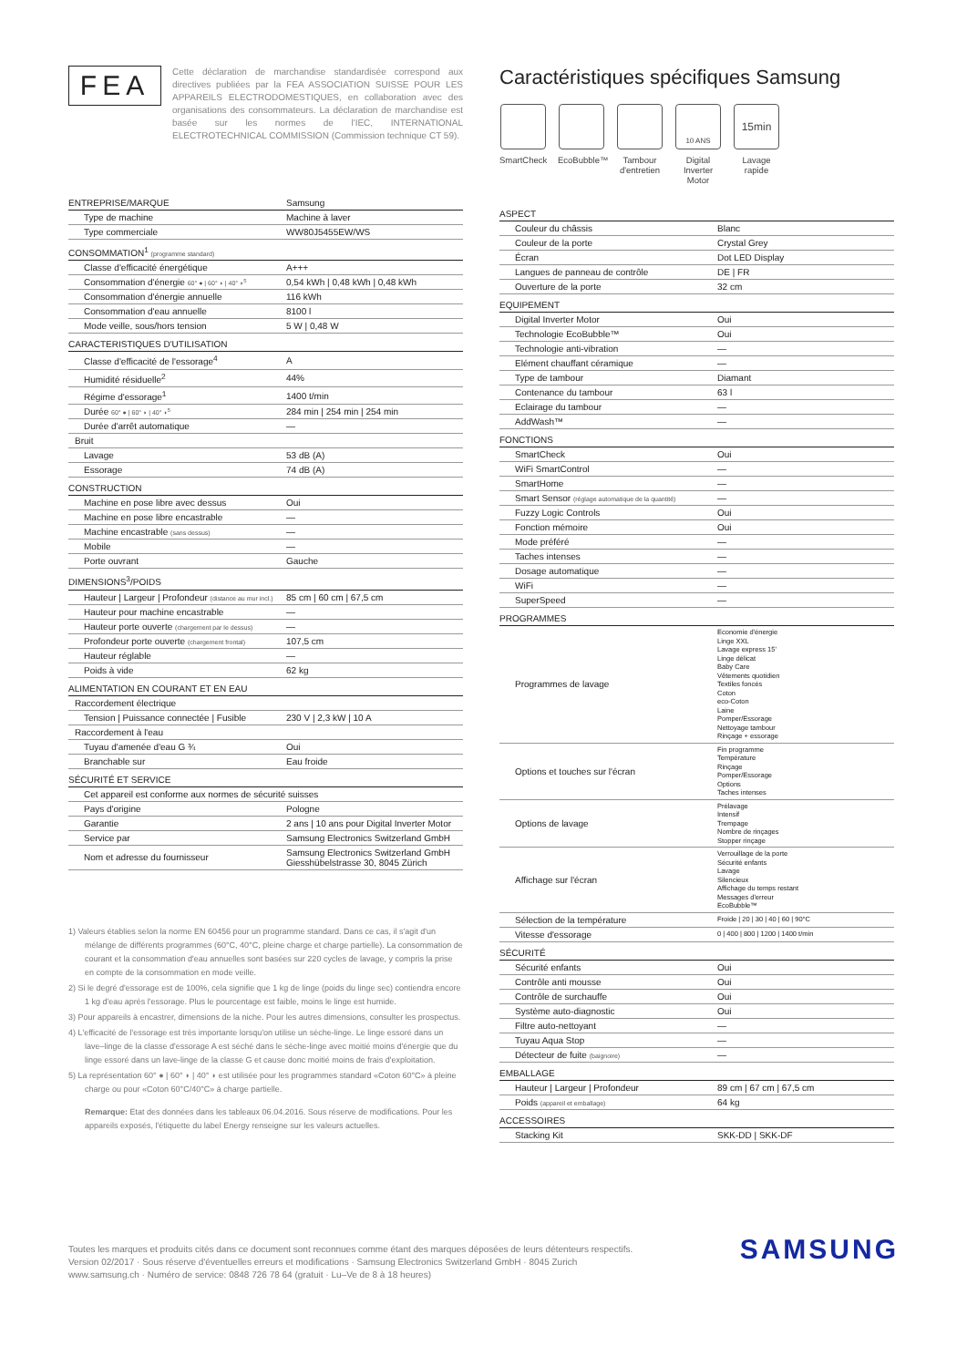FEA
Cette déclaration de marchandise standardisée correspond aux directives publiées par la FEA ASSOCIATION SUISSE POUR LES APPAREILS ELECTRODOMESTIQUES, en collaboration avec des organisations des consommateurs. La déclaration de marchandise est basée sur les normes de l'IEC, INTERNATIONAL ELECTROTECHNICAL COMMISSION (Commission technique CT 59).
| ENTREPRISE/MARQUE | Samsung |
| Type de machine | Machine à laver |
| Type commerciale | WW80J5455EW/WS |
| CONSOMMATION<sup>1</sup> (programme standard) | |
| Classe d'efficacité énergétique | A+++ |
| Consommation d'énergie 60° ● / 60° ◗ / 40° ◗<sup>5</sup> | 0,54 kWh / 0,48 kWh / 0,48 kWh |
| Consommation d'énergie annuelle | 116 kWh |
| Consommation d'eau annuelle | 8100 l |
| Mode veille, sous/hors tension | 5 W / 0,48 W |
| CARACTERISTIQUES D'UTILISATION | |
| Classe d'efficacité de l'essorage<sup>4</sup> | A |
| Humidité résiduelle<sup>2</sup> | 44% |
| Régime d'essorage<sup>1</sup> | 1400 t/min |
| Durée 60° ● / 60° ◗ / 40° ◗<sup>5</sup> | 284 min / 254 min / 254 min |
| Durée d'arrêt automatique | — |
| Bruit | |
| Lavage | 53 dB (A) |
| Essorage | 74 dB (A) |
| CONSTRUCTION | |
| Machine en pose libre avec dessus | Oui |
| Machine en pose libre encastrable | — |
| Machine encastrable (sans dessus) | — |
| Mobile | — |
| Porte ouvrant | Gauche |
| DIMENSIONS<sup>3</sup>/POIDS | |
| Hauteur / Largeur / Profondeur (distance au mur incl.) | 85 cm / 60 cm / 67,5 cm |
| Hauteur pour machine encastrable | — |
| Hauteur porte ouverte (chargement par le dessus) | — |
| Profondeur porte ouverte (chargement frontal) | 107,5 cm |
| Hauteur réglable | — |
| Poids à vide | 62 kg |
| ALIMENTATION EN COURANT ET EN EAU | |
| Raccordement électrique | |
| Tension / Puissance connectée / Fusible | 230 V / 2,3 kW / 10 A |
| Raccordement à l'eau | |
| Tuyau d'amenée d'eau G ¾ | Oui |
| Branchable sur | Eau froide |
| SÉCURITÉ ET SERVICE | |
| Cet appareil est conforme aux normes de sécurité suisses | |
| Pays d'origine | Pologne |
| Garantie | 2 ans / 10 ans pour Digital Inverter Motor |
| Service par | Samsung Electronics Switzerland GmbH |
| Nom et adresse du fournisseur | Samsung Electronics Switzerland GmbH Giesshübelstrasse 30, 8045 Zürich |
1) Valeurs établies selon la norme EN 60456 pour un programme standard. Dans ce cas, il s'agit d'un mélange de différents programmes (60°C, 40°C, pleine charge et charge partielle). La consommation de courant et la consommation d'eau annuelles sont basées sur 220 cycles de lavage, y compris la prise en compte de la consommation en mode veille.
2) Si le degré d'essorage est de 100%, cela signifie que 1 kg de linge (poids du linge sec) contiendra encore 1 kg d'eau après l'essorage. Plus le pourcentage est faible, moins le linge est humide.
3) Pour appareils à encastrer, dimensions de la niche. Pour les autres dimensions, consulter les prospectus.
4) L'efficacité de l'essorage est très importante lorsqu'on utilise un sèche-linge. Le linge essoré dans un lave–linge de la classe d'essorage A est séché dans le sèche-linge avec moitié moins d'énergie que du linge essoré dans un lave-linge de la classe G et cause donc moitié moins de frais d'exploitation.
5) La représentation 60° ● | 60° ◗ | 40° ◗ est utilisée pour les programmes standard «Coton 60°C» à pleine charge ou pour «Coton 60°C/40°C» à charge partielle.
Remarque: Etat des données dans les tableaux 06.04.2016. Sous réserve de modifications. Pour les appareils exposés, l'étiquette du label Energy renseigne sur les valeurs actuelles.
Caractéristiques spécifiques Samsung
SmartCheck
EcoBubble™
Tambour d'entretien
10 ANS
Digital Inverter Motor
15min
Lavage rapide
| ASPECT | |
| Couleur du châssis | Blanc |
| Couleur de la porte | Crystal Grey |
| Écran | Dot LED Display |
| Langues de panneau de contrôle | DE / FR |
| Ouverture de la porte | 32 cm |
| EQUIPEMENT | |
| Digital Inverter Motor | Oui |
| Technologie EcoBubble™ | Oui |
| Technologie anti-vibration | — |
| Elément chauffant céramique | — |
| Type de tambour | Diamant |
| Contenance du tambour | 63 l |
| Eclairage du tambour | — |
| AddWash™ | — |
| FONCTIONS | |
| SmartCheck | Oui |
| WiFi SmartControl | — |
| SmartHome | — |
| Smart Sensor (réglage automatique de la quantité) | — |
| Fuzzy Logic Controls | Oui |
| Fonction mémoire | Oui |
| Mode préféré | — |
| Taches intenses | — |
| Dosage automatique | — |
| WiFi | — |
| SuperSpeed | — |
| PROGRAMMES | |
| Programmes de lavage | Economie d'énergie Linge XXL Lavage express 15' Linge délicat Baby Care Vêtements quotidien Textiles foncés Coton eco-Coton Laine Pomper/Essorage Nettoyage tambour Rinçage + essorage |
| Options et touches sur l'écran | Fin programme Température Rinçage Pomper/Essorage Options Taches intenses |
| Options de lavage | Prélavage Intensif Trempage Nombre de rinçages Stopper rinçage |
| Affichage sur l'écran | Verrouillage de la porte Sécurité enfants Lavage Silencieux Affichage du temps restant Messages d'erreur EcoBubble™ |
| Sélection de la température | Froide / 20 / 30 / 40 / 60 / 90°C |
| Vitesse d'essorage | 0 / 400 / 800 / 1200 / 1400 t/min |
| SÉCURITÉ | |
| Sécurité enfants | Oui |
| Contrôle anti mousse | Oui |
| Contrôle de surchauffe | Oui |
| Système auto-diagnostic | Oui |
| Filtre auto-nettoyant | — |
| Tuyau Aqua Stop | — |
| Détecteur de fuite (baignoire) | — |
| EMBALLAGE | |
| Hauteur / Largeur / Profondeur | 89 cm / 67 cm / 67,5 cm |
| Poids (appareil et emballage) | 64 kg |
| ACCESSOIRES | |
| Stacking Kit | SKK-DD / SKK-DF |
Toutes les marques et produits cités dans ce document sont reconnues comme étant des marques déposées de leurs détenteurs respectifs.
Version 02/2017 · Sous réserve d'éventuelles erreurs et modifications · Samsung Electronics Switzerland GmbH · 8045 Zurich
www.samsung.ch · Numéro de service: 0848 726 78 64 (gratuit · Lu–Ve de 8 à 18 heures)
SAMSUNG